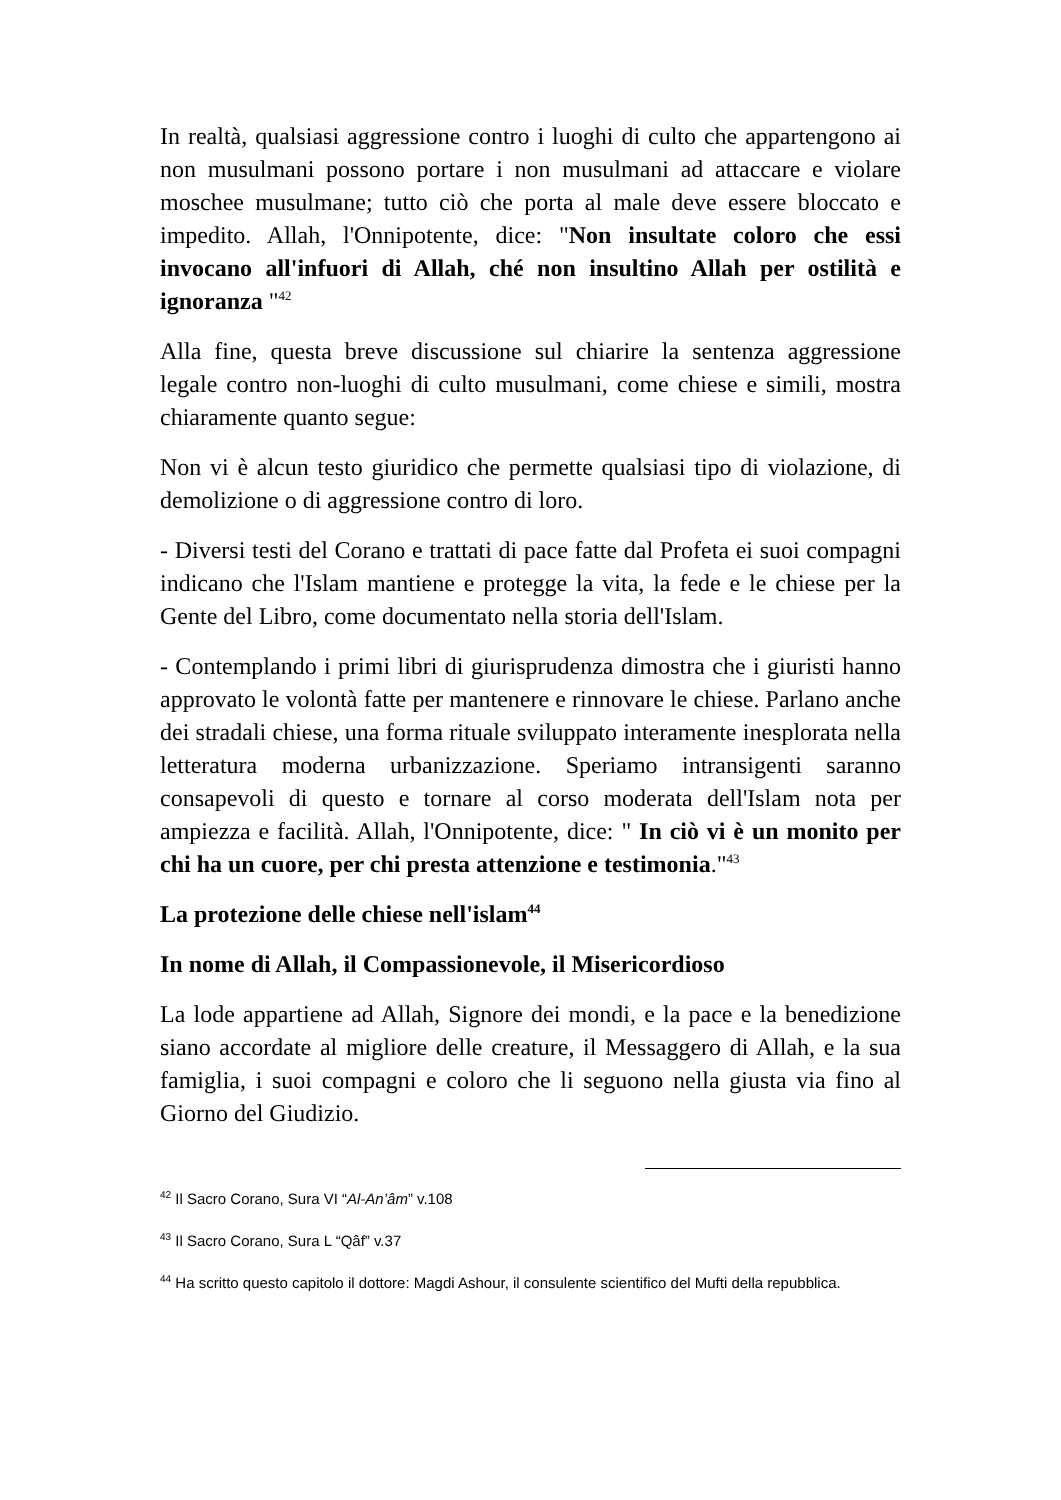In realtà, qualsiasi aggressione contro i luoghi di culto che appartengono ai non musulmani possono portare i non musulmani ad attaccare e violare moschee musulmane; tutto ciò che porta al male deve essere bloccato e impedito. Allah, l'Onnipotente, dice: "Non insultate coloro che essi invocano all'infuori di Allah, ché non insultino Allah per ostilità e ignoranza "<sup>42</sup>
Alla fine, questa breve discussione sul chiarire la sentenza aggressione legale contro non-luoghi di culto musulmani, come chiese e simili, mostra chiaramente quanto segue:
Non vi è alcun testo giuridico che permette qualsiasi tipo di violazione, di demolizione o di aggressione contro di loro.
- Diversi testi del Corano e trattati di pace fatte dal Profeta ei suoi compagni indicano che l'Islam mantiene e protegge la vita, la fede e le chiese per la Gente del Libro, come documentato nella storia dell'Islam.
- Contemplando i primi libri di giurisprudenza dimostra che i giuristi hanno approvato le volontà fatte per mantenere e rinnovare le chiese. Parlano anche dei stradali chiese, una forma rituale sviluppato interamente inesplorata nella letteratura moderna urbanizzazione. Speriamo intransigenti saranno consapevoli di questo e tornare al corso moderata dell'Islam nota per ampiezza e facilità. Allah, l'Onnipotente, dice: " In ciò vi è un monito per chi ha un cuore, per chi presta attenzione e testimonia."<sup>43</sup>
La protezione delle chiese nell'islam<sup>44</sup>
In nome di Allah, il Compassionevole, il Misericordioso
La lode appartiene ad Allah, Signore dei mondi, e la pace e la benedizione siano accordate al migliore delle creature, il Messaggero di Allah, e la sua famiglia, i suoi compagni e coloro che li seguono nella giusta via fino al Giorno del Giudizio.
<sup>42</sup> Il Sacro Corano, Sura VI “Al-An’âm” v.108
<sup>43</sup> Il Sacro Corano, Sura L “Qâf” v.37
<sup>44</sup> Ha scritto questo capitolo il dottore: Magdi Ashour, il consulente scientifico del Mufti della repubblica.